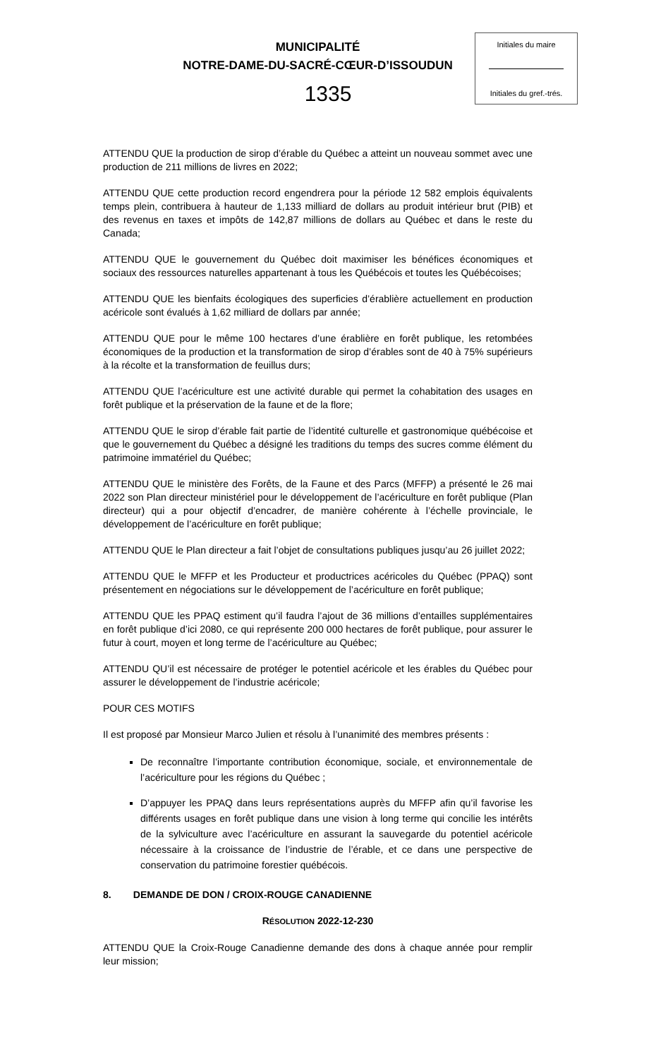MUNICIPALITÉ
NOTRE-DAME-DU-SACRÉ-CŒUR-D’ISSOUDUN
Initiales du maire
Initiales du gref.-trés.
1335
ATTENDU QUE la production de sirop d’érable du Québec a atteint un nouveau sommet avec une production de 211 millions de livres en 2022;
ATTENDU QUE cette production record engendrera pour la période 12 582 emplois équivalents temps plein, contribuera à hauteur de 1,133 milliard de dollars au produit intérieur brut (PIB) et des revenus en taxes et impôts de 142,87 millions de dollars au Québec et dans le reste du Canada;
ATTENDU QUE le gouvernement du Québec doit maximiser les bénéfices économiques et sociaux des ressources naturelles appartenant à tous les Québécois et toutes les Québécoises;
ATTENDU QUE les bienfaits écologiques des superficies d’érablière actuellement en production acéricole sont évalués à 1,62 milliard de dollars par année;
ATTENDU QUE pour le même 100 hectares d’une érablière en forêt publique, les retombées économiques de la production et la transformation de sirop d’érables sont de 40 à 75% supérieurs à la récolte et la transformation de feuillus durs;
ATTENDU QUE l’acériculture est une activité durable qui permet la cohabitation des usages en forêt publique et la préservation de la faune et de la flore;
ATTENDU QUE le sirop d’érable fait partie de l’identité culturelle et gastronomique québécoise et que le gouvernement du Québec a désigné les traditions du temps des sucres comme élément du patrimoine immatériel du Québec;
ATTENDU QUE le ministère des Forêts, de la Faune et des Parcs (MFFP) a présenté le 26 mai 2022 son Plan directeur ministériel pour le développement de l’acériculture en forêt publique (Plan directeur) qui a pour objectif d’encadrer, de manière cohérente à l’échelle provinciale, le développement de l’acériculture en forêt publique;
ATTENDU QUE le Plan directeur a fait l’objet de consultations publiques jusqu’au 26 juillet 2022;
ATTENDU QUE le MFFP et les Producteur et productrices acéricoles du Québec (PPAQ) sont présentement en négociations sur le développement de l’acériculture en forêt publique;
ATTENDU QUE les PPAQ estiment qu’il faudra l’ajout de 36 millions d’entailles supplémentaires en forêt publique d’ici 2080, ce qui représente 200 000 hectares de forêt publique, pour assurer le futur à court, moyen et long terme de l’acériculture au Québec;
ATTENDU QU’il est nécessaire de protéger le potentiel acéricole et les érables du Québec pour assurer le développement de l’industrie acéricole;
POUR CES MOTIFS
Il est proposé par Monsieur Marco Julien et résolu à l’unanimité des membres présents :
De reconnaître l’importante contribution économique, sociale, et environnementale de l’acériculture pour les régions du Québec ;
D’appuyer les PPAQ dans leurs représentations auprès du MFFP afin qu’il favorise les différents usages en forêt publique dans une vision à long terme qui concilie les intérêts de la sylviculture avec l’acériculture en assurant la sauvegarde du potentiel acéricole nécessaire à la croissance de l’industrie de l’érable, et ce dans une perspective de conservation du patrimoine forestier québécois.
8. DEMANDE DE DON / CROIX-ROUGE CANADIENNE
RÉSOLUTION 2022-12-230
ATTENDU QUE la Croix-Rouge Canadienne demande des dons à chaque année pour remplir leur mission;